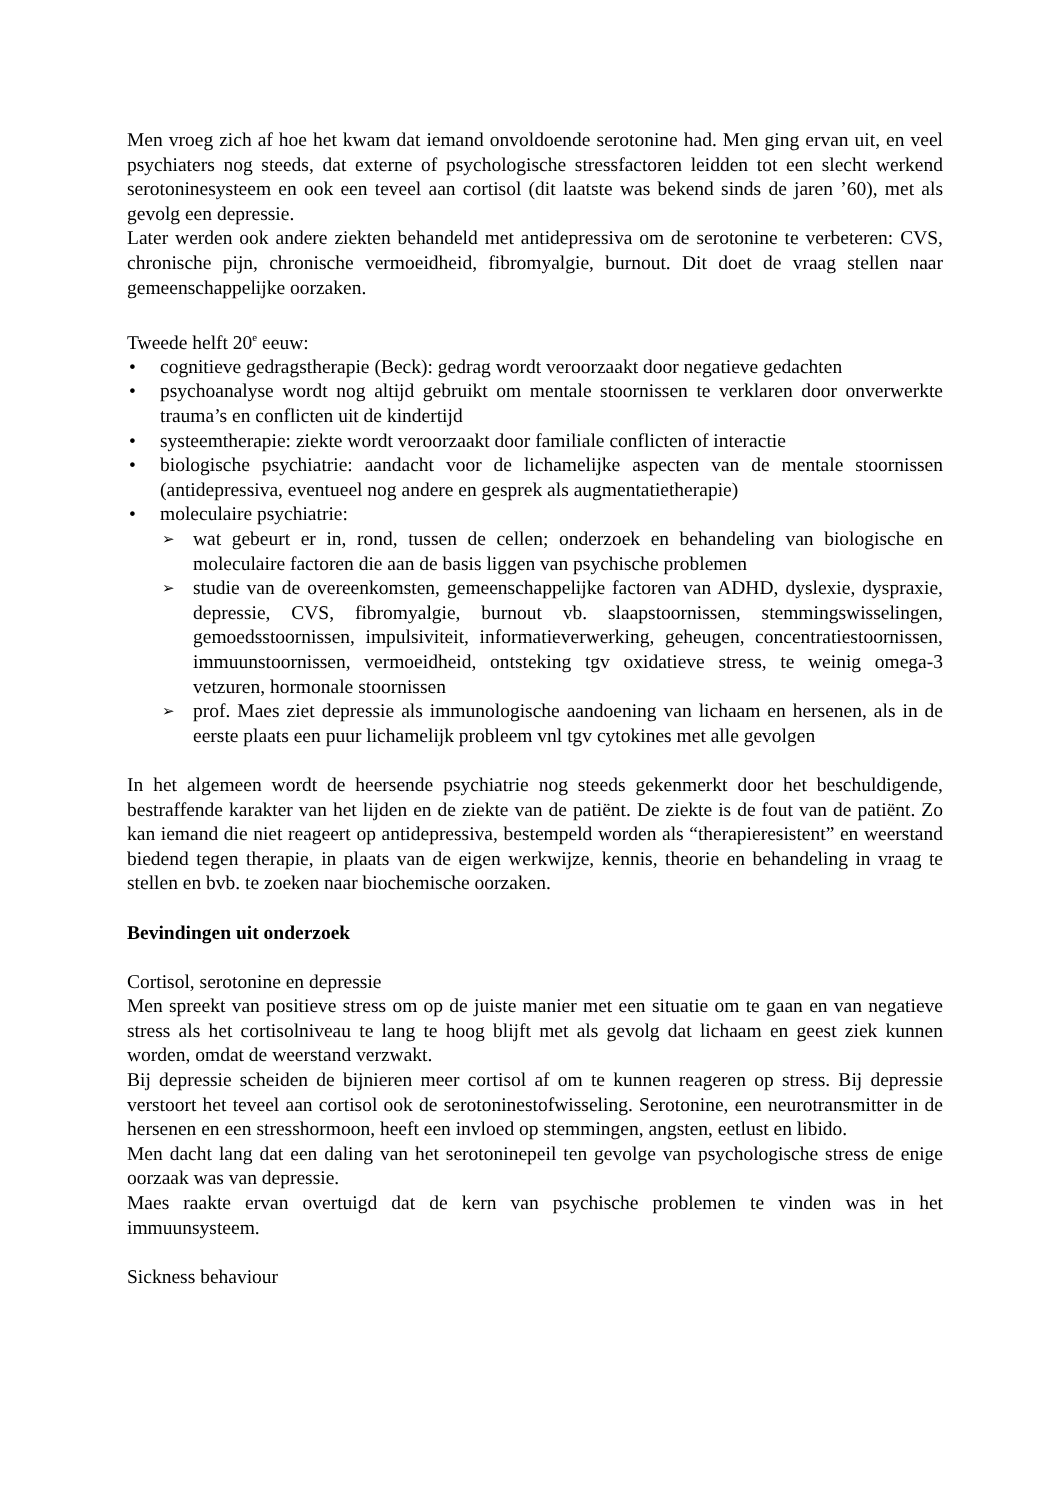Men vroeg zich af hoe het kwam dat iemand onvoldoende serotonine had. Men ging ervan uit, en veel psychiaters nog steeds, dat externe of psychologische stressfactoren leidden tot een slecht werkend serotoninesysteem en ook een teveel aan cortisol (dit laatste was bekend sinds de jaren ’60), met als gevolg een depressie.
Later werden ook andere ziekten behandeld met antidepressiva om de serotonine te verbeteren: CVS, chronische pijn, chronische vermoeidheid, fibromyalgie, burnout. Dit doet de vraag stellen naar gemeenschappelijke oorzaken.
Tweede helft 20<sup>e</sup> eeuw:
cognitieve gedragstherapie (Beck): gedrag wordt veroorzaakt door negatieve gedachten
psychoanalyse wordt nog altijd gebruikt om mentale stoornissen te verklaren door onverwerkte trauma’s en conflicten uit de kindertijd
systeemtherapie: ziekte wordt veroorzaakt door familiale conflicten of interactie
biologische psychiatrie: aandacht voor de lichamelijke aspecten van de mentale stoornissen (antidepressiva, eventueel nog andere en gesprek als augmentatietherapie)
moleculaire psychiatrie:
wat gebeurt er in, rond, tussen de cellen; onderzoek en behandeling van biologische en moleculaire factoren die aan de basis liggen van psychische problemen
studie van de overeenkomsten, gemeenschappelijke factoren van ADHD, dyslexie, dyspraxie, depressie, CVS, fibromyalgie, burnout vb. slaapstoornissen, stemmingswisselingen, gemoedsstoornissen, impulsiviteit, informatieverwerking, geheugen, concentratiestoornissen, immuunstoornissen, vermoeidheid, ontsteking tgv oxidatieve stress, te weinig omega-3 vetzuren, hormonale stoornissen
prof. Maes ziet depressie als immunologische aandoening van lichaam en hersenen, als in de eerste plaats een puur lichamelijk probleem vnl tgv cytokines met alle gevolgen
In het algemeen wordt de heersende psychiatrie nog steeds gekenmerkt door het beschuldigende, bestraffende karakter van het lijden en de ziekte van de patiënt. De ziekte is de fout van de patiënt. Zo kan iemand die niet reageert op antidepressiva, bestempeld worden als “therapieresistent” en weerstand biedend tegen therapie, in plaats van de eigen werkwijze, kennis, theorie en behandeling in vraag te stellen en bvb. te zoeken naar biochemische oorzaken.
Bevindingen uit onderzoek
Cortisol, serotonine en depressie
Men spreekt van positieve stress om op de juiste manier met een situatie om te gaan en van negatieve stress als het cortisolniveau te lang te hoog blijft met als gevolg dat lichaam en geest ziek kunnen worden, omdat de weerstand verzwakt.
Bij depressie scheiden de bijnieren meer cortisol af om te kunnen reageren op stress. Bij depressie verstoort het teveel aan cortisol ook de serotoninestofwisseling. Serotonine, een neurotransmitter in de hersenen en een stresshormoon, heeft een invloed op stemmingen, angsten, eetlust en libido.
Men dacht lang dat een daling van het serotoninepeil ten gevolge van psychologische stress de enige oorzaak was van depressie.
Maes raakte ervan overtuigd dat de kern van psychische problemen te vinden was in het immuunsysteem.
Sickness behaviour